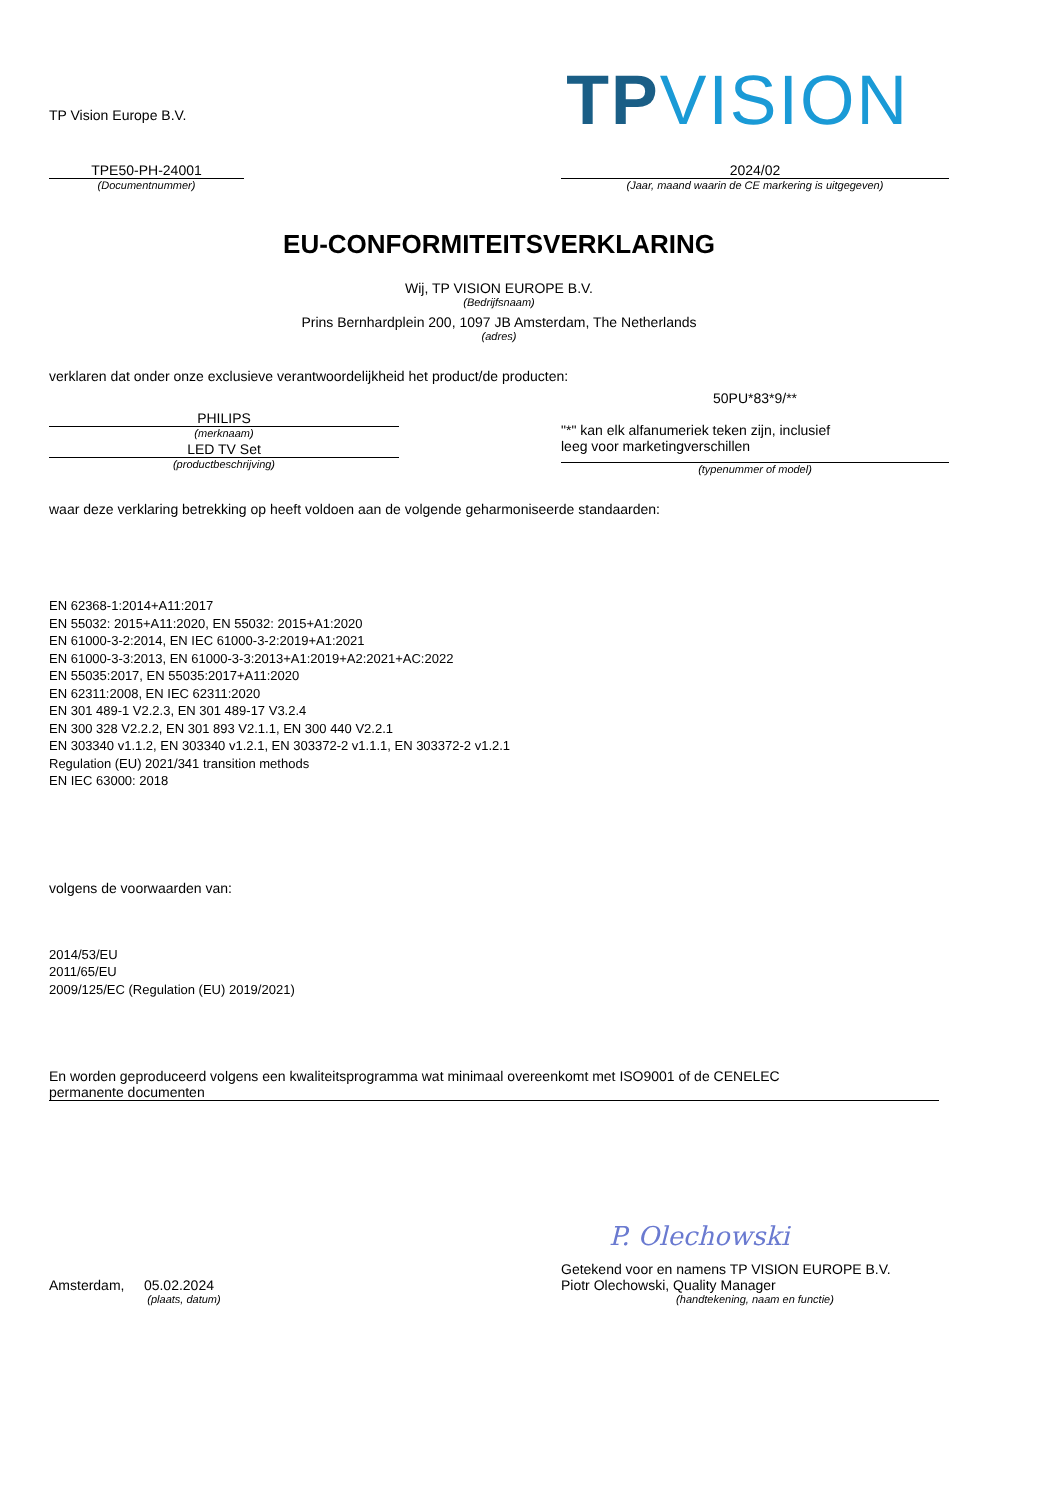TP Vision Europe B.V.
TPVISION
TPE50-PH-24001
(Documentnummer)
2024/02
(Jaar, maand waarin de CE markering is uitgegeven)
EU-CONFORMITEITSVERKLARING
Wij, TP VISION EUROPE B.V.
(Bedrijfsnaam)
Prins Bernhardplein 200, 1097 JB Amsterdam, The Netherlands
(adres)
verklaren dat onder onze exclusieve verantwoordelijkheid het product/de producten:
PHILIPS
(merknaam)
LED TV Set
(productbeschrijving)
50PU*83*9/**
"*" kan elk alfanumeriek teken zijn, inclusief
leeg voor marketingverschillen
(typenummer of model)
waar deze verklaring betrekking op heeft voldoen aan de volgende geharmoniseerde standaarden:
EN 62368-1:2014+A11:2017
EN 55032: 2015+A11:2020, EN 55032: 2015+A1:2020
EN 61000-3-2:2014, EN IEC 61000-3-2:2019+A1:2021
EN 61000-3-3:2013, EN 61000-3-3:2013+A1:2019+A2:2021+AC:2022
EN 55035:2017, EN 55035:2017+A11:2020
EN 62311:2008, EN IEC 62311:2020
EN 301 489-1 V2.2.3, EN 301 489-17 V3.2.4
EN 300 328 V2.2.2, EN 301 893 V2.1.1, EN 300 440 V2.2.1
EN 303340 v1.1.2, EN 303340 v1.2.1, EN 303372-2 v1.1.1, EN 303372-2 v1.2.1
Regulation (EU) 2021/341 transition methods
EN IEC 63000: 2018
volgens de voorwaarden van:
2014/53/EU
2011/65/EU
2009/125/EC (Regulation (EU) 2019/2021)
En worden geproduceerd volgens een kwaliteitsprogramma wat minimaal overeenkomt met ISO9001 of de CENELEC
permanente documenten
P. Olechowski
Amsterdam, 05.02.2024
(plaats, datum)
Getekend voor en namens TP VISION EUROPE B.V.
Piotr Olechowski, Quality Manager
(handtekening, naam en functie)